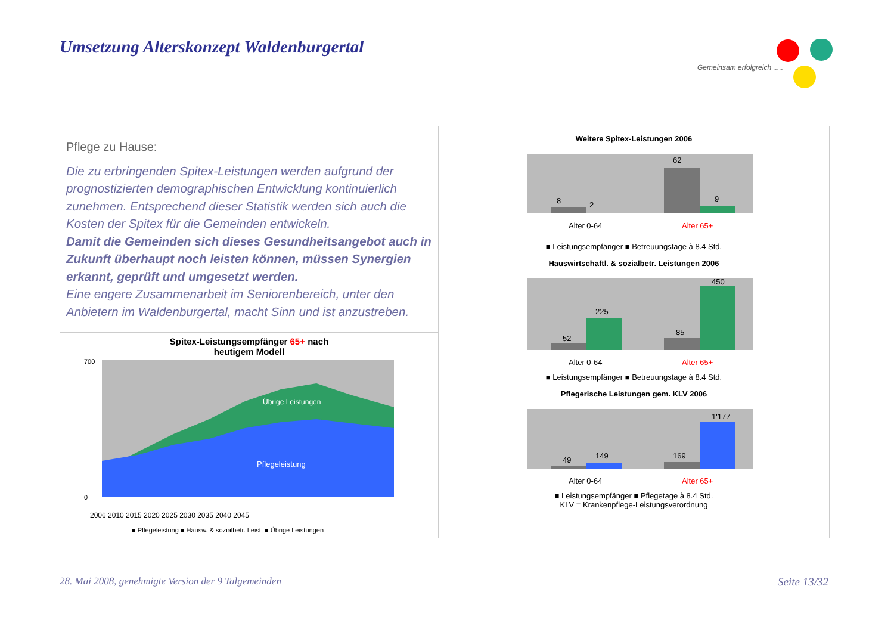Umsetzung Alterskonzept Waldenburgertal
Gemeinsam erfolgreich .....
Pflege zu Hause:
Die zu erbringenden Spitex-Leistungen werden aufgrund der prognostizierten demographischen Entwicklung kontinuierlich zunehmen. Entsprechend dieser Statistik werden sich auch die Kosten der Spitex für die Gemeinden entwickeln.
Damit die Gemeinden sich dieses Gesundheitsangebot auch in Zukunft überhaupt noch leisten können, müssen Synergien erkannt, geprüft und umgesetzt werden.
Eine engere Zusammenarbeit im Seniorenbereich, unter den Anbietern im Waldenburgertal, macht Sinn und ist anzustreben.
Spitex-Leistungsempfänger 65+ nach
heutigem Modell
Übrige Leistungen
Pflegeleistung
700
0
2006 2010 2015 2020 2025 2030 2035 2040 2045
■ Pflegeleistung ■ Hausw. & sozialbetr. Leist. ■ Übrige Leistungen
Weitere Spitex-Leistungen 2006
8
2
62
9
Alter 0-64
Alter 65+
■ Leistungsempfänger ■ Betreuungstage à 8.4 Std.
Hauswirtschaftl. & sozialbetr. Leistungen 2006
52
225
85
450
Alter 0-64
Alter 65+
■ Leistungsempfänger ■ Betreuungstage à 8.4 Std.
Pflegerische Leistungen gem. KLV 2006
49
149
169
1'177
Alter 0-64
Alter 65+
■ Leistungsempfänger ■ Pflegetage à 8.4 Std.
KLV = Krankenpflege-Leistungsverordnung
28. Mai 2008, genehmigte Version der 9 Talgemeinden
Seite 13/32